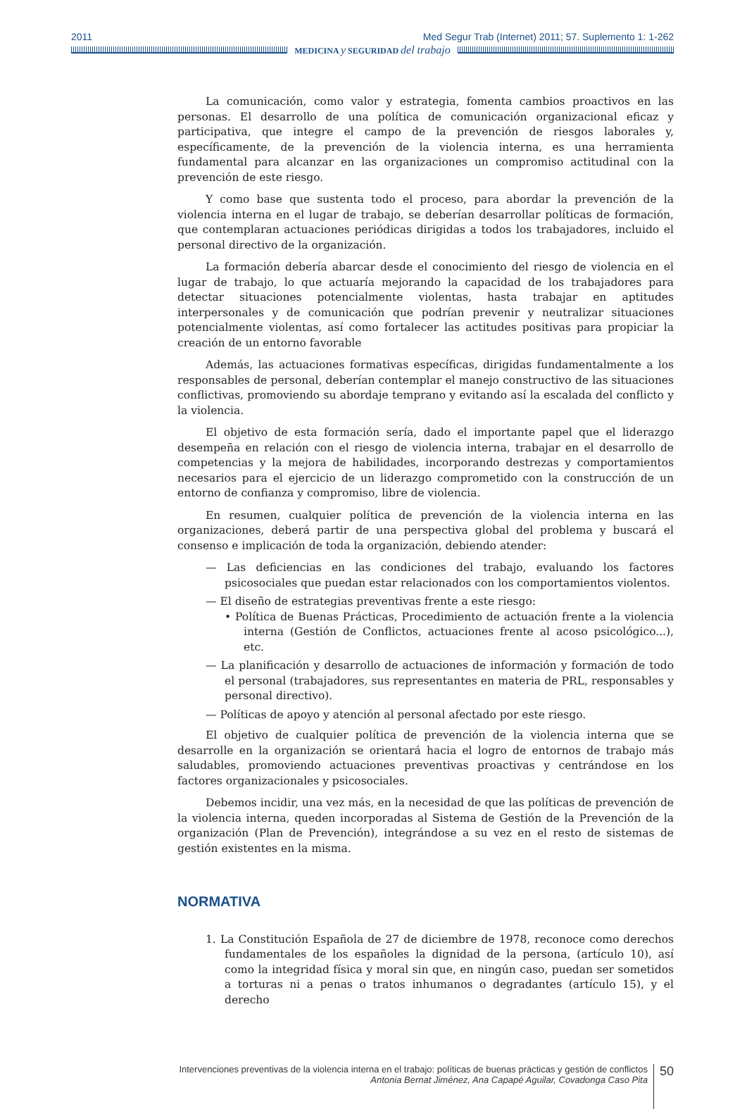2011 Med Segur Trab (Internet) 2011; 57. Suplemento 1: 1-262
MEDICINA y SEGURIDAD del trabajo
La comunicación, como valor y estrategia, fomenta cambios proactivos en las personas. El desarrollo de una política de comunicación organizacional eficaz y participativa, que integre el campo de la prevención de riesgos laborales y, específicamente, de la prevención de la violencia interna, es una herramienta fundamental para alcanzar en las organizaciones un compromiso actitudinal con la prevención de este riesgo.
Y como base que sustenta todo el proceso, para abordar la prevención de la violencia interna en el lugar de trabajo, se deberían desarrollar políticas de formación, que contemplaran actuaciones periódicas dirigidas a todos los trabajadores, incluido el personal directivo de la organización.
La formación debería abarcar desde el conocimiento del riesgo de violencia en el lugar de trabajo, lo que actuaría mejorando la capacidad de los trabajadores para detectar situaciones potencialmente violentas, hasta trabajar en aptitudes interpersonales y de comunicación que podrían prevenir y neutralizar situaciones potencialmente violentas, así como fortalecer las actitudes positivas para propiciar la creación de un entorno favorable
Además, las actuaciones formativas específicas, dirigidas fundamentalmente a los responsables de personal, deberían contemplar el manejo constructivo de las situaciones conflictivas, promoviendo su abordaje temprano y evitando así la escalada del conflicto y la violencia.
El objetivo de esta formación sería, dado el importante papel que el liderazgo desempeña en relación con el riesgo de violencia interna, trabajar en el desarrollo de competencias y la mejora de habilidades, incorporando destrezas y comportamientos necesarios para el ejercicio de un liderazgo comprometido con la construcción de un entorno de confianza y compromiso, libre de violencia.
En resumen, cualquier política de prevención de la violencia interna en las organizaciones, deberá partir de una perspectiva global del problema y buscará el consenso e implicación de toda la organización, debiendo atender:
— Las deficiencias en las condiciones del trabajo, evaluando los factores psicosociales que puedan estar relacionados con los comportamientos violentos.
— El diseño de estrategias preventivas frente a este riesgo:
• Política de Buenas Prácticas, Procedimiento de actuación frente a la violencia interna (Gestión de Conflictos, actuaciones frente al acoso psicológico...), etc.
— La planificación y desarrollo de actuaciones de información y formación de todo el personal (trabajadores, sus representantes en materia de PRL, responsables y personal directivo).
— Políticas de apoyo y atención al personal afectado por este riesgo.
El objetivo de cualquier política de prevención de la violencia interna que se desarrolle en la organización se orientará hacia el logro de entornos de trabajo más saludables, promoviendo actuaciones preventivas proactivas y centrándose en los factores organizacionales y psicosociales.
Debemos incidir, una vez más, en la necesidad de que las políticas de prevención de la violencia interna, queden incorporadas al Sistema de Gestión de la Prevención de la organización (Plan de Prevención), integrándose a su vez en el resto de sistemas de gestión existentes en la misma.
NORMATIVA
1. La Constitución Española de 27 de diciembre de 1978, reconoce como derechos fundamentales de los españoles la dignidad de la persona, (artículo 10), así como la integridad física y moral sin que, en ningún caso, puedan ser sometidos a torturas ni a penas o tratos inhumanos o degradantes (artículo 15), y el derecho
Intervenciones preventivas de la violencia interna en el trabajo: políticas de buenas prácticas y gestión de conflictos
Antonia Bernat Jiménez, Ana Capapé Aguilar, Covadonga Caso Pita
50